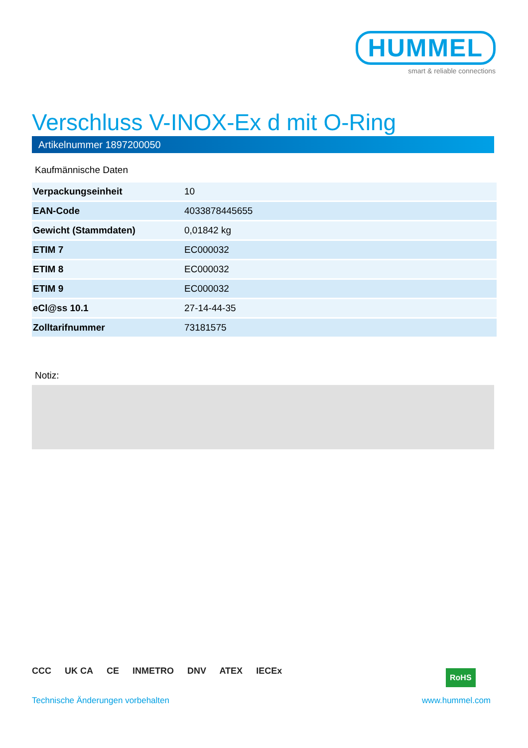HUMMEL
smart & reliable connections
Verschluss V-INOX-Ex d mit O-Ring
Artikelnummer 1897200050
Kaufmännische Daten
| Verpackungseinheit | 10 |
| EAN-Code | 4033878445655 |
| Gewicht (Stammdaten) | 0,01842 kg |
| ETIM 7 | EC000032 |
| ETIM 8 | EC000032 |
| ETIM 9 | EC000032 |
| eCl@ss 10.1 | 27-14-44-35 |
| Zolltarifnummer | 73181575 |
Notiz:
CCC UK CA CE INMETRO DNV ATEX IECEx
RoHS
Technische Änderungen vorbehalten
www.hummel.com